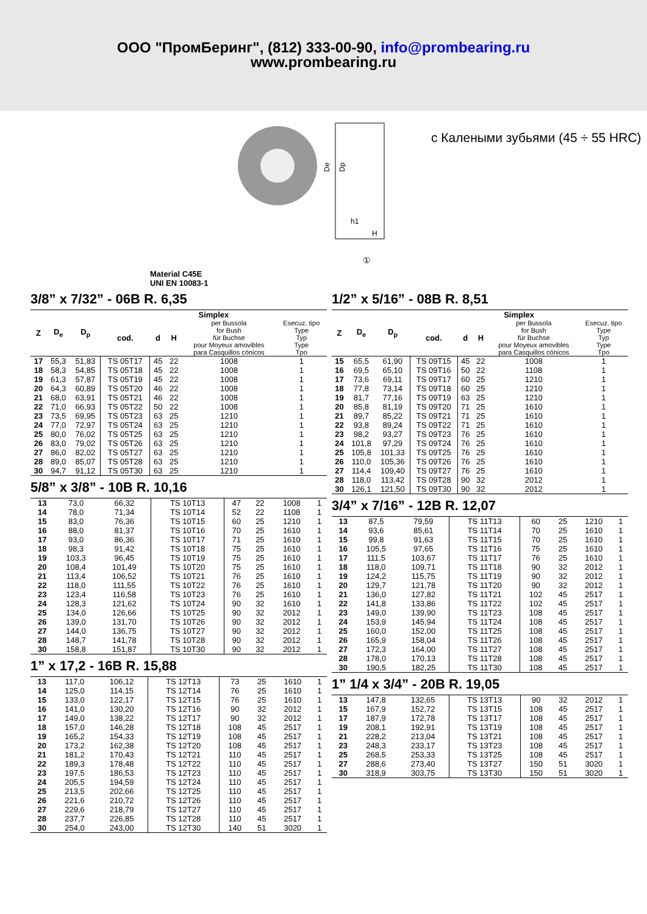ООО "ПромБеринг", (812) 333-00-90, info@prombearing.ru
www.prombearing.ru
De
Dp
h1
H
①
с Калеными зубьями (45 ÷ 55 HRC)
Material C45E
UNI EN 10083-1
3/8” x 7/32” - 06B R. 6,35
| Z | D<sub>e</sub> | D<sub>p</sub> | Simplex | | | | |
| --- | --- | --- | --- | --- | --- | --- | --- |
| | | | cod. | d | H | per Bussola for Bush für Buchse pour Moyeux amovibles para Casquillos cónicos | Esecuz. tipo Type Typ Type Tpo |
| 17 | 55,3 | 51,83 | TS 05T17 | 45 | 22 | 1008 | 1 |
| 18 | 58,3 | 54,85 | TS 05T18 | 45 | 22 | 1008 | 1 |
| 19 | 61,3 | 57,87 | TS 05T19 | 45 | 22 | 1008 | 1 |
| 20 | 64,3 | 60,89 | TS 05T20 | 46 | 22 | 1008 | 1 |
| 21 | 68,0 | 63,91 | TS 05T21 | 46 | 22 | 1008 | 1 |
| 22 | 71,0 | 66,93 | TS 05T22 | 50 | 22 | 1008 | 1 |
| 23 | 73,5 | 69,95 | TS 05T23 | 63 | 25 | 1210 | 1 |
| 24 | 77,0 | 72,97 | TS 05T24 | 63 | 25 | 1210 | 1 |
| 25 | 80,0 | 76,02 | TS 05T25 | 63 | 25 | 1210 | 1 |
| 26 | 83,0 | 79,02 | TS 05T26 | 63 | 25 | 1210 | 1 |
| 27 | 86,0 | 82,02 | TS 05T27 | 63 | 25 | 1210 | 1 |
| 28 | 89,0 | 85,07 | TS 05T28 | 63 | 25 | 1210 | 1 |
| 30 | 94,7 | 91,12 | TS 05T30 | 63 | 25 | 1210 | 1 |
5/8” x 3/8” - 10B R. 10,16
| 13 | 73,0 | 66,32 | TS 10T13 | 47 | 22 | 1008 | 1 |
| 14 | 78,0 | 71,34 | TS 10T14 | 52 | 22 | 1108 | 1 |
| 15 | 83,0 | 76,36 | TS 10T15 | 60 | 25 | 1210 | 1 |
| 16 | 88,0 | 81,37 | TS 10T16 | 70 | 25 | 1610 | 1 |
| 17 | 93,0 | 86,36 | TS 10T17 | 71 | 25 | 1610 | 1 |
| 18 | 98,3 | 91,42 | TS 10T18 | 75 | 25 | 1610 | 1 |
| 19 | 103,3 | 96,45 | TS 10T19 | 75 | 25 | 1610 | 1 |
| 20 | 108,4 | 101,49 | TS 10T20 | 75 | 25 | 1610 | 1 |
| 21 | 113,4 | 106,52 | TS 10T21 | 76 | 25 | 1610 | 1 |
| 22 | 118,0 | 111,55 | TS 10T22 | 76 | 25 | 1610 | 1 |
| 23 | 123,4 | 116,58 | TS 10T23 | 76 | 25 | 1610 | 1 |
| 24 | 128,3 | 121,62 | TS 10T24 | 90 | 32 | 1610 | 1 |
| 25 | 134,0 | 126,66 | TS 10T25 | 90 | 32 | 2012 | 1 |
| 26 | 139,0 | 131,70 | TS 10T26 | 90 | 32 | 2012 | 1 |
| 27 | 144,0 | 136,75 | TS 10T27 | 90 | 32 | 2012 | 1 |
| 28 | 148,7 | 141,78 | TS 10T28 | 90 | 32 | 2012 | 1 |
| 30 | 158,8 | 151,87 | TS 10T30 | 90 | 32 | 2012 | 1 |
1” x 17,2 - 16B R. 15,88
| 13 | 117,0 | 106,12 | TS 12T13 | 73 | 25 | 1610 | 1 |
| 14 | 125,0 | 114,15 | TS 12T14 | 76 | 25 | 1610 | 1 |
| 15 | 133,0 | 122,17 | TS 12T15 | 76 | 25 | 1610 | 1 |
| 16 | 141,0 | 130,20 | TS 12T16 | 90 | 32 | 2012 | 1 |
| 17 | 149,0 | 138,22 | TS 12T17 | 90 | 32 | 2012 | 1 |
| 18 | 157,0 | 146,28 | TS 12T18 | 108 | 45 | 2517 | 1 |
| 19 | 165,2 | 154,33 | TS 12T19 | 108 | 45 | 2517 | 1 |
| 20 | 173,2 | 162,38 | TS 12T20 | 108 | 45 | 2517 | 1 |
| 21 | 181,2 | 170,43 | TS 12T21 | 110 | 45 | 2517 | 1 |
| 22 | 189,3 | 178,48 | TS 12T22 | 110 | 45 | 2517 | 1 |
| 23 | 197,5 | 186,53 | TS 12T23 | 110 | 45 | 2517 | 1 |
| 24 | 205,5 | 194,59 | TS 12T24 | 110 | 45 | 2517 | 1 |
| 25 | 213,5 | 202,66 | TS 12T25 | 110 | 45 | 2517 | 1 |
| 26 | 221,6 | 210,72 | TS 12T26 | 110 | 45 | 2517 | 1 |
| 27 | 229,6 | 218,79 | TS 12T27 | 110 | 45 | 2517 | 1 |
| 28 | 237,7 | 226,85 | TS 12T28 | 110 | 45 | 2517 | 1 |
| 30 | 254,0 | 243,00 | TS 12T30 | 140 | 51 | 3020 | 1 |
1/2” x 5/16” - 08B R. 8,51
| Z | D<sub>e</sub> | D<sub>p</sub> | Simplex | | | | |
| --- | --- | --- | --- | --- | --- | --- | --- |
| | | | cod. | d | H | per Bussola for Bush für Buchse pour Moyeux amovibles para Casquillos cónicos | Esecuz. tipo Type Typ Type Tpo |
| 15 | 65,5 | 61,90 | TS 09T15 | 45 | 22 | 1008 | 1 |
| 16 | 69,5 | 65,10 | TS 09T16 | 50 | 22 | 1108 | 1 |
| 17 | 73,6 | 69,11 | TS 09T17 | 60 | 25 | 1210 | 1 |
| 18 | 77,8 | 73,14 | TS 09T18 | 60 | 25 | 1210 | 1 |
| 19 | 81,7 | 77,16 | TS 09T19 | 63 | 25 | 1210 | 1 |
| 20 | 85,8 | 81,19 | TS 09T20 | 71 | 25 | 1610 | 1 |
| 21 | 89,7 | 85,22 | TS 09T21 | 71 | 25 | 1610 | 1 |
| 22 | 93,8 | 89,24 | TS 09T22 | 71 | 25 | 1610 | 1 |
| 23 | 98,2 | 93,27 | TS 09T23 | 76 | 25 | 1610 | 1 |
| 24 | 101,8 | 97,29 | TS 09T24 | 76 | 25 | 1610 | 1 |
| 25 | 105,8 | 101,33 | TS 09T25 | 76 | 25 | 1610 | 1 |
| 26 | 110,0 | 105,36 | TS 09T26 | 76 | 25 | 1610 | 1 |
| 27 | 114,4 | 109,40 | TS 09T27 | 76 | 25 | 1610 | 1 |
| 28 | 118,0 | 113,42 | TS 09T28 | 90 | 32 | 2012 | 1 |
| 30 | 126,1 | 121,50 | TS 09T30 | 90 | 32 | 2012 | 1 |
3/4” x 7/16” - 12B R. 12,07
| 13 | 87,5 | 79,59 | TS 11T13 | 60 | 25 | 1210 | 1 |
| 14 | 93,6 | 85,61 | TS 11T14 | 70 | 25 | 1610 | 1 |
| 15 | 99,8 | 91,63 | TS 11T15 | 70 | 25 | 1610 | 1 |
| 16 | 105,5 | 97,65 | TS 11T16 | 75 | 25 | 1610 | 1 |
| 17 | 111,5 | 103,67 | TS 11T17 | 76 | 25 | 1610 | 1 |
| 18 | 118,0 | 109,71 | TS 11T18 | 90 | 32 | 2012 | 1 |
| 19 | 124,2 | 115,75 | TS 11T19 | 90 | 32 | 2012 | 1 |
| 20 | 129,7 | 121,78 | TS 11T20 | 90 | 32 | 2012 | 1 |
| 21 | 136,0 | 127,82 | TS 11T21 | 102 | 45 | 2517 | 1 |
| 22 | 141,8 | 133,86 | TS 11T22 | 102 | 45 | 2517 | 1 |
| 23 | 149,0 | 139,90 | TS 11T23 | 108 | 45 | 2517 | 1 |
| 24 | 153,9 | 145,94 | TS 11T24 | 108 | 45 | 2517 | 1 |
| 25 | 160,0 | 152,00 | TS 11T25 | 108 | 45 | 2517 | 1 |
| 26 | 165,9 | 158,04 | TS 11T26 | 108 | 45 | 2517 | 1 |
| 27 | 172,3 | 164,00 | TS 11T27 | 108 | 45 | 2517 | 1 |
| 28 | 178,0 | 170,13 | TS 11T28 | 108 | 45 | 2517 | 1 |
| 30 | 190,5 | 182,25 | TS 11T30 | 108 | 45 | 2517 | 1 |
1” 1/4 x 3/4” - 20B R. 19,05
| 13 | 147,8 | 132,65 | TS 13T13 | 90 | 32 | 2012 | 1 |
| 15 | 167,9 | 152,72 | TS 13T15 | 108 | 45 | 2517 | 1 |
| 17 | 187,9 | 172,78 | TS 13T17 | 108 | 45 | 2517 | 1 |
| 19 | 208,1 | 192,91 | TS 13T19 | 108 | 45 | 2517 | 1 |
| 21 | 228,2 | 213,04 | TS 13T21 | 108 | 45 | 2517 | 1 |
| 23 | 248,3 | 233,17 | TS 13T23 | 108 | 45 | 2517 | 1 |
| 25 | 268,5 | 253,33 | TS 13T25 | 108 | 45 | 2517 | 1 |
| 27 | 288,6 | 273,40 | TS 13T27 | 150 | 51 | 3020 | 1 |
| 30 | 318,9 | 303,75 | TS 13T30 | 150 | 51 | 3020 | 1 |